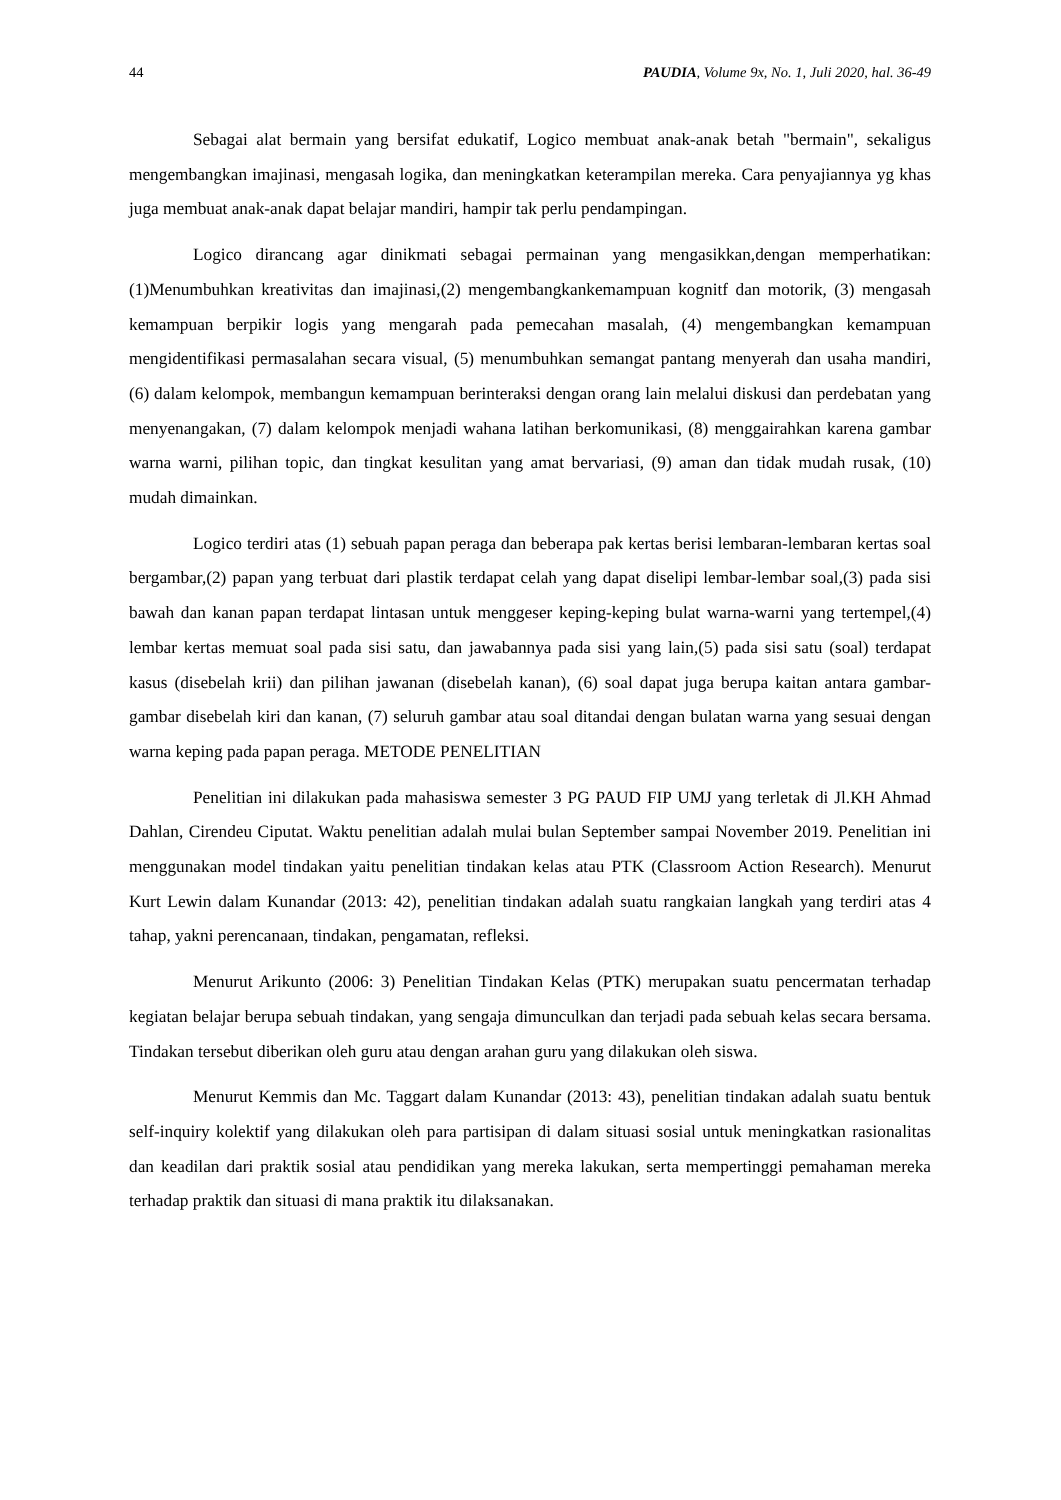44 PAUDIA, Volume 9x, No. 1, Juli 2020, hal. 36-49
Sebagai alat bermain yang bersifat edukatif, Logico membuat anak-anak betah "bermain", sekaligus mengembangkan imajinasi, mengasah logika, dan meningkatkan keterampilan mereka. Cara penyajiannya yg khas juga membuat anak-anak dapat belajar mandiri, hampir tak perlu pendampingan.
Logico dirancang agar dinikmati sebagai permainan yang mengasikkan,dengan memperhatikan: (1)Menumbuhkan kreativitas dan imajinasi,(2) mengembangkankemampuan kognitf dan motorik, (3) mengasah kemampuan berpikir logis yang mengarah pada pemecahan masalah, (4) mengembangkan kemampuan mengidentifikasi permasalahan secara visual, (5) menumbuhkan semangat pantang menyerah dan usaha mandiri, (6) dalam kelompok, membangun kemampuan berinteraksi dengan orang lain melalui diskusi dan perdebatan yang menyenangakan, (7) dalam kelompok menjadi wahana latihan berkomunikasi, (8) menggairahkan karena gambar warna warni, pilihan topic, dan tingkat kesulitan yang amat bervariasi, (9) aman dan tidak mudah rusak, (10) mudah dimainkan.
Logico terdiri atas (1) sebuah papan peraga dan beberapa pak kertas berisi lembaran-lembaran kertas soal bergambar,(2) papan yang terbuat dari plastik terdapat celah yang dapat diselipi lembar-lembar soal,(3) pada sisi bawah dan kanan papan terdapat lintasan untuk menggeser keping-keping bulat warna-warni yang tertempel,(4) lembar kertas memuat soal pada sisi satu, dan jawabannya pada sisi yang lain,(5) pada sisi satu (soal) terdapat kasus (disebelah krii) dan pilihan jawanan (disebelah kanan), (6) soal dapat juga berupa kaitan antara gambar-gambar disebelah kiri dan kanan, (7) seluruh gambar atau soal ditandai dengan bulatan warna yang sesuai dengan warna keping pada papan peraga. METODE PENELITIAN
Penelitian ini dilakukan pada mahasiswa semester 3 PG PAUD FIP UMJ yang terletak di Jl.KH Ahmad Dahlan, Cirendeu Ciputat. Waktu penelitian adalah mulai bulan September sampai November 2019. Penelitian ini menggunakan model tindakan yaitu penelitian tindakan kelas atau PTK (Classroom Action Research). Menurut Kurt Lewin dalam Kunandar (2013: 42), penelitian tindakan adalah suatu rangkaian langkah yang terdiri atas 4 tahap, yakni perencanaan, tindakan, pengamatan, refleksi.
Menurut Arikunto (2006: 3) Penelitian Tindakan Kelas (PTK) merupakan suatu pencermatan terhadap kegiatan belajar berupa sebuah tindakan, yang sengaja dimunculkan dan terjadi pada sebuah kelas secara bersama. Tindakan tersebut diberikan oleh guru atau dengan arahan guru yang dilakukan oleh siswa.
Menurut Kemmis dan Mc. Taggart dalam Kunandar (2013: 43), penelitian tindakan adalah suatu bentuk self-inquiry kolektif yang dilakukan oleh para partisipan di dalam situasi sosial untuk meningkatkan rasionalitas dan keadilan dari praktik sosial atau pendidikan yang mereka lakukan, serta mempertinggi pemahaman mereka terhadap praktik dan situasi di mana praktik itu dilaksanakan.